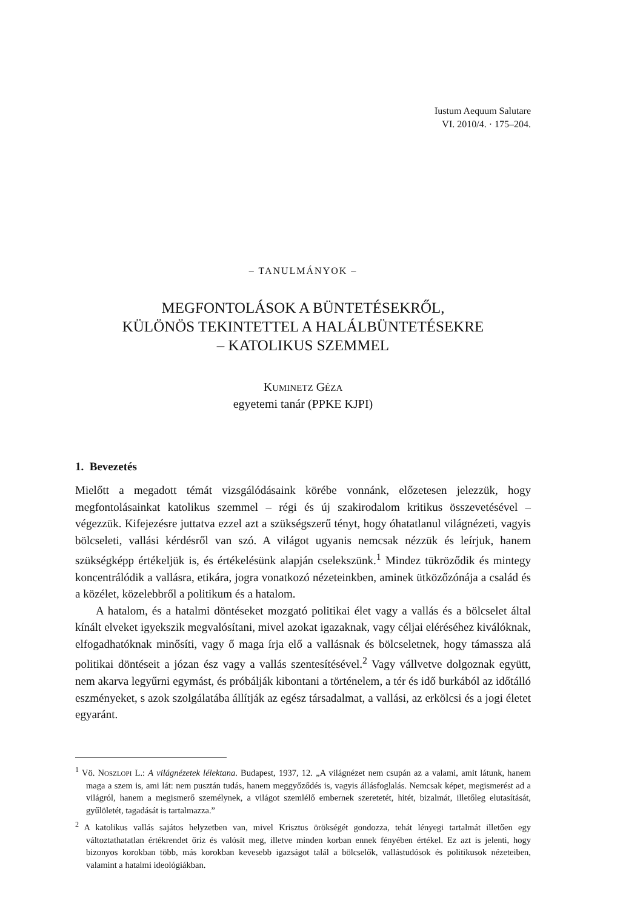Iustum Aequum Salutare
VI. 2010/4. · 175–204.
– TANULMÁNYOK –
MEGFONTOLÁSOK A BÜNTETÉSEKRŐL,
KÜLÖNÖS TEKINTETTEL A HALÁLBÜNTETÉSEKRE
– KATOLIKUS SZEMMEL
KUMINETZ GÉZA
egyetemi tanár (PPKE KJPI)
1. Bevezetés
Mielőtt a megadott témát vizsgálódásaink körébe vonnánk, előzetesen jelezzük, hogy megfontolásainkat katolikus szemmel – régi és új szakirodalom kritikus összevetésével – végezzük. Kifejezésre juttatva ezzel azt a szükségszerű tényt, hogy óhatatlanul világnézeti, vagyis bölcseleti, vallási kérdésről van szó. A világot ugyanis nemcsak nézzük és leírjuk, hanem szükségképp értékeljük is, és értékelésünk alapján cselekszünk.<sup>1</sup> Mindez tükröződik és mintegy koncentrálódik a vallásra, etikára, jogra vonatkozó nézeteinkben, aminek ütközőzónája a család és a közélet, közelebbről a politikum és a hatalom.
A hatalom, és a hatalmi döntéseket mozgató politikai élet vagy a vallás és a bölcselet által kínált elveket igyekszik megvalósítani, mivel azokat igazaknak, vagy céljai eléréséhez kiválóknak, elfogadhatóknak minősíti, vagy ő maga írja elő a vallásnak és bölcseletnek, hogy támassza alá politikai döntéseit a józan ész vagy a vallás szentesítésével.<sup>2</sup> Vagy vállvetve dolgoznak együtt, nem akarva legyűrni egymást, és próbálják kibontani a történelem, a tér és idő burkából az időtálló eszményeket, s azok szolgálatába állítják az egész társadalmat, a vallási, az erkölcsi és a jogi életet egyaránt.
<sup>1</sup> Vö. NOSZLOPI L.: A világnézetek lélektana. Budapest, 1937, 12. „A világnézet nem csupán az a valami, amit látunk, hanem maga a szem is, ami lát: nem pusztán tudás, hanem meggyőződés is, vagyis állásfoglalás. Nemcsak képet, megismerést ad a világról, hanem a megismerő személynek, a világot szemlélő embernek szeretetét, hitét, bizalmát, illetőleg elutasítását, gyűlöletét, tagadását is tartalmazza.”
<sup>2</sup> A katolikus vallás sajátos helyzetben van, mivel Krisztus örökségét gondozza, tehát lényegi tartalmát illetően egy változtathatatlan értékrendet őriz és valósít meg, illetve minden korban ennek fényében értékel. Ez azt is jelenti, hogy bizonyos korokban több, más korokban kevesebb igazságot talál a bölcselők, vallástudósok és politikusok nézeteiben, valamint a hatalmi ideológiákban.